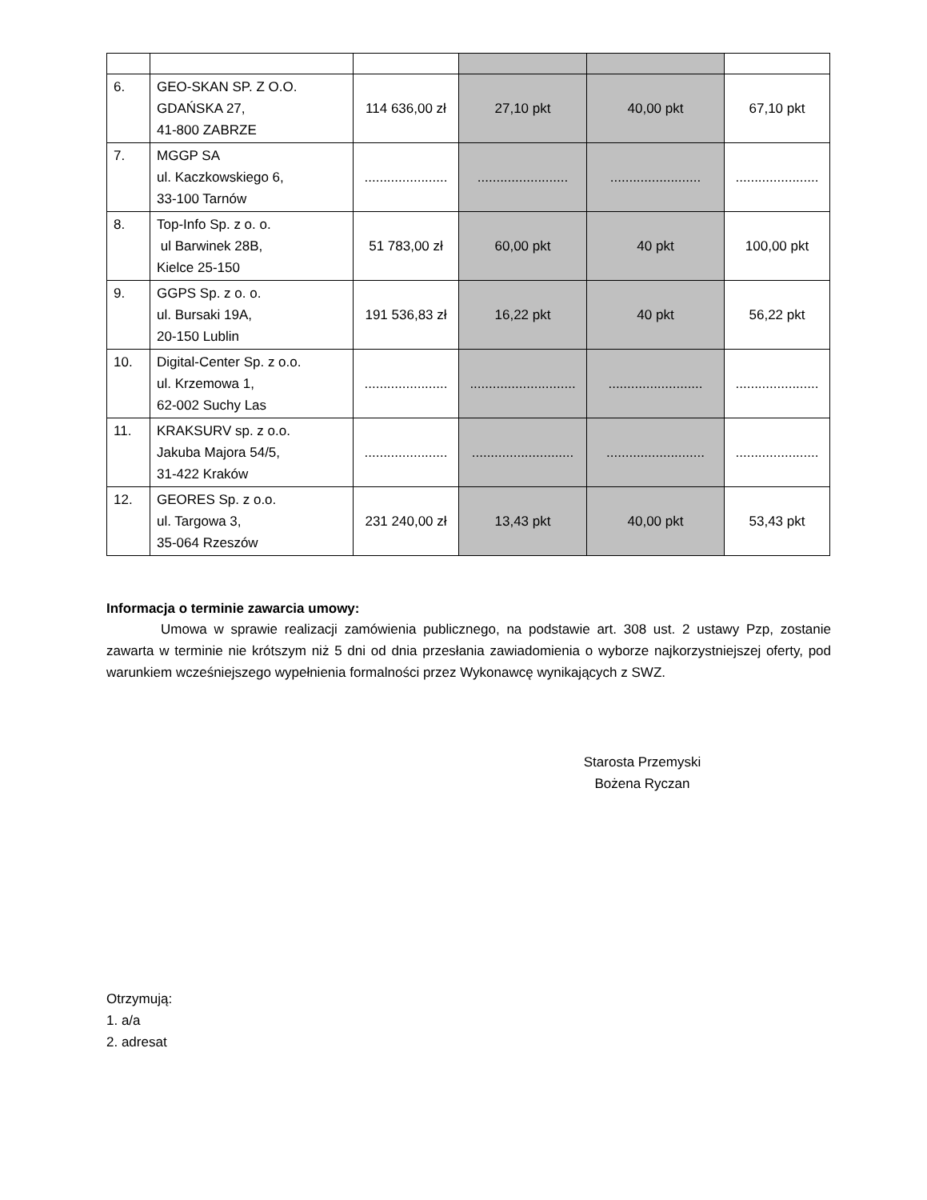| 6. | GEO-SKAN SP. Z O.O. GDAŃSKA 27, 41-800 ZABRZE | 114 636,00 zł | 27,10 pkt | 40,00 pkt | 67,10 pkt |
| 7. | MGGP SA ul. Kaczkowskiego 6, 33-100 Tarnów | ...................... | ........................ | ........................ | ...................... |
| 8. | Top-Info Sp. z o. o. ul Barwinek 28B, Kielce 25-150 | 51 783,00 zł | 60,00 pkt | 40 pkt | 100,00 pkt |
| 9. | GGPS Sp. z o. o. ul. Bursaki 19A, 20-150 Lublin | 191 536,83 zł | 16,22 pkt | 40 pkt | 56,22 pkt |
| 10. | Digital-Center Sp. z o.o. ul. Krzemowa 1, 62-002 Suchy Las | ...................... | ............................ | ......................... | ...................... |
| 11. | KRAKSURV sp. z o.o. Jakuba Majora 54/5, 31-422 Kraków | ...................... | ........................... | .......................... | ...................... |
| 12. | GEORES Sp. z o.o. ul. Targowa 3, 35-064 Rzeszów | 231 240,00 zł | 13,43 pkt | 40,00 pkt | 53,43 pkt |
Informacja o terminie zawarcia umowy:
Umowa w sprawie realizacji zamówienia publicznego, na podstawie art. 308 ust. 2 ustawy Pzp, zostanie zawarta w terminie nie krótszym niż 5 dni od dnia przesłania zawiadomienia o wyborze najkorzystniejszej oferty, pod warunkiem wcześniejszego wypełnienia formalności przez Wykonawcę wynikających z SWZ.
Starosta Przemyski
Bożena Ryczan
Otrzymują:
1. a/a
2. adresat